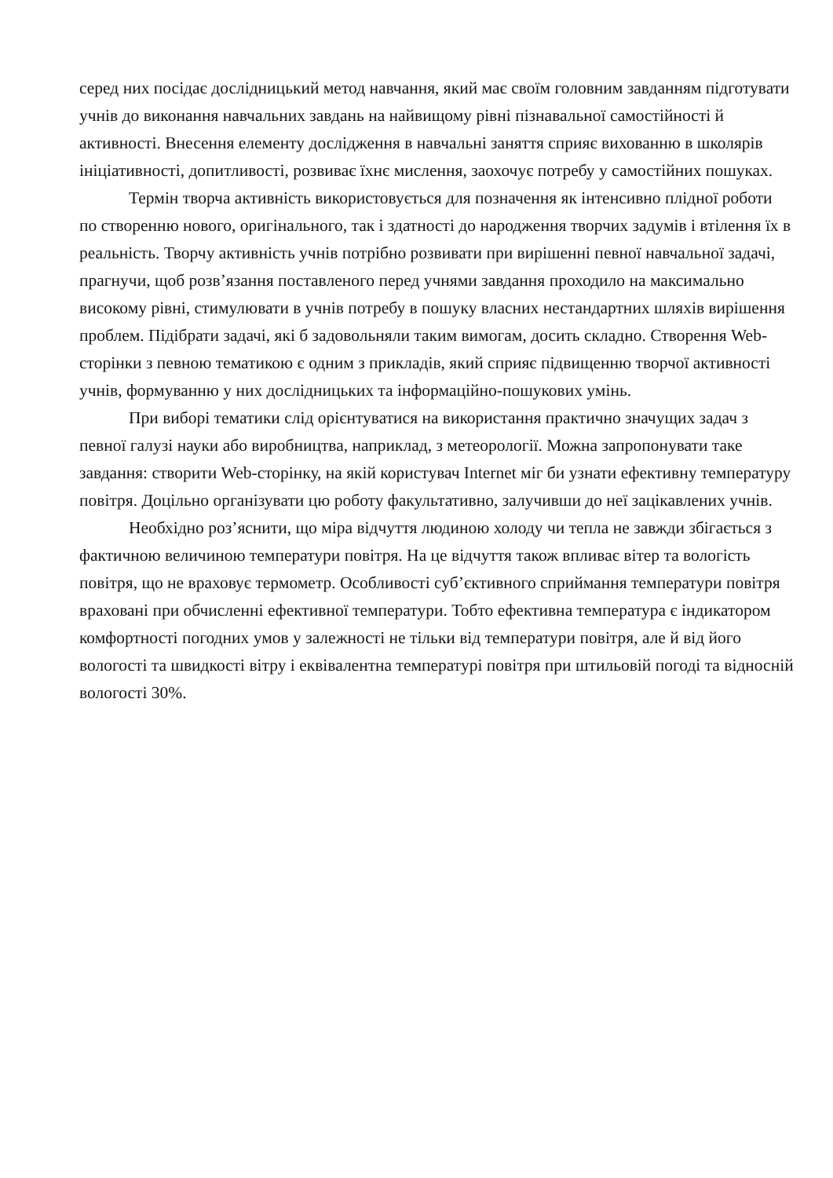серед них посідає дослідницький метод навчання, який має своїм головним завданням підготувати учнів до виконання навчальних завдань на найвищому рівні пізнавальної самостійності й активності. Внесення елементу дослідження в навчальні заняття сприяє вихованню в школярів ініціативності, допитливості, розвиває їхнє мислення, заохочує потребу у самостійних пошуках.
Термін творча активність використовується для позначення як інтенсивно плідної роботи по створенню нового, оригінального, так і здатності до народження творчих задумів і втілення їх в реальність. Творчу активність учнів потрібно розвивати при вирішенні певної навчальної задачі, прагнучи, щоб розв’язання поставленого перед учнями завдання проходило на максимально високому рівні, стимулювати в учнів потребу в пошуку власних нестандартних шляхів вирішення проблем. Підібрати задачі, які б задовольняли таким вимогам, досить складно. Створення Web-сторінки з певною тематикою є одним з прикладів, який сприяє підвищенню творчої активності учнів, формуванню у них дослідницьких та інформаційно-пошукових умінь.
При виборі тематики слід орієнтуватися на використання практично значущих задач з певної галузі науки або виробництва, наприклад, з метеорології. Можна запропонувати таке завдання: створити Web-сторінку, на якій користувач Internet міг би узнати ефективну температуру повітря. Доцільно організувати цю роботу факультативно, залучивши до неї зацікавлених учнів.
Необхідно роз’яснити, що міра відчуття людиною холоду чи тепла не завжди збігається з фактичною величиною температури повітря. На це відчуття також впливає вітер та вологість повітря, що не враховує термометр. Особливості суб’єктивного сприймання температури повітря враховані при обчисленні ефективної температури. Тобто ефективна температура є індикатором комфортності погодних умов у залежності не тільки від температури повітря, але й від його вологості та швидкості вітру і еквівалентна температурі повітря при штильовій погоді та відносній вологості 30%.